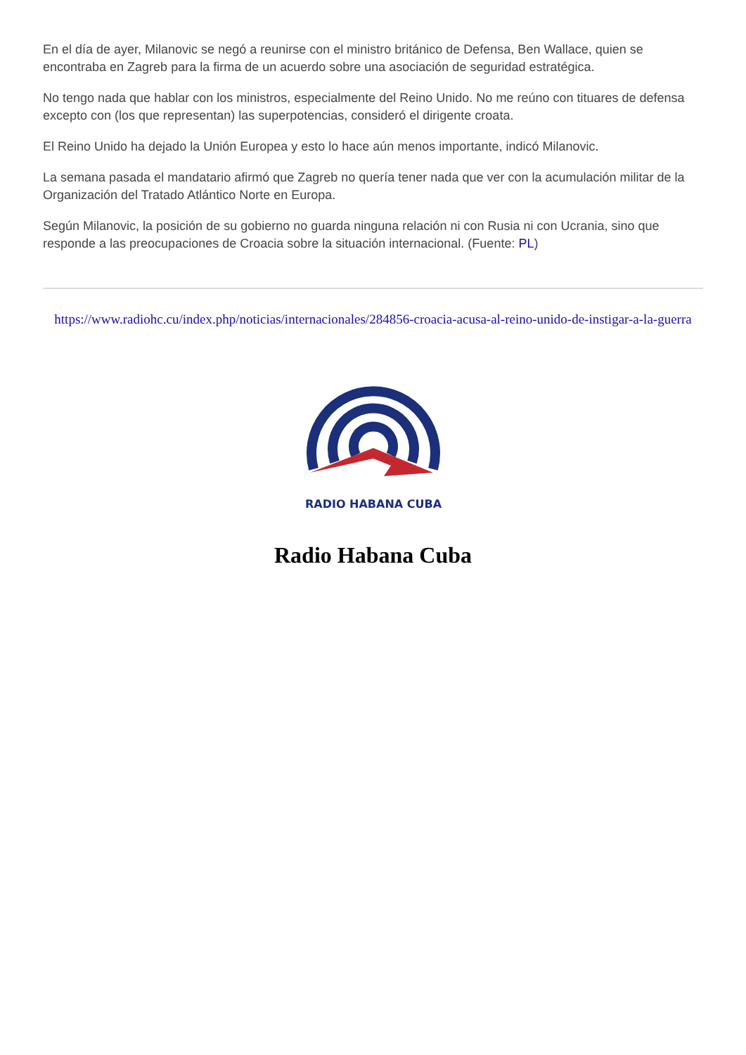En el día de ayer, Milanovic se negó a reunirse con el ministro británico de Defensa, Ben Wallace, quien se encontraba en Zagreb para la firma de un acuerdo sobre una asociación de seguridad estratégica.
No tengo nada que hablar con los ministros, especialmente del Reino Unido. No me reúno con tituares de defensa excepto con (los que representan) las superpotencias, consideró el dirigente croata.
El Reino Unido ha dejado la Unión Europea y esto lo hace aún menos importante, indicó Milanovic.
La semana pasada el mandatario afirmó que Zagreb no quería tener nada que ver con la acumulación militar de la Organización del Tratado Atlántico Norte en Europa.
Según Milanovic, la posición de su gobierno no guarda ninguna relación ni con Rusia ni con Ucrania, sino que responde a las preocupaciones de Croacia sobre la situación internacional. (Fuente: PL)
https://www.radiohc.cu/index.php/noticias/internacionales/284856-croacia-acusa-al-reino-unido-de-instigar-a-la-guerra
RADIO HABANA CUBA
Radio Habana Cuba